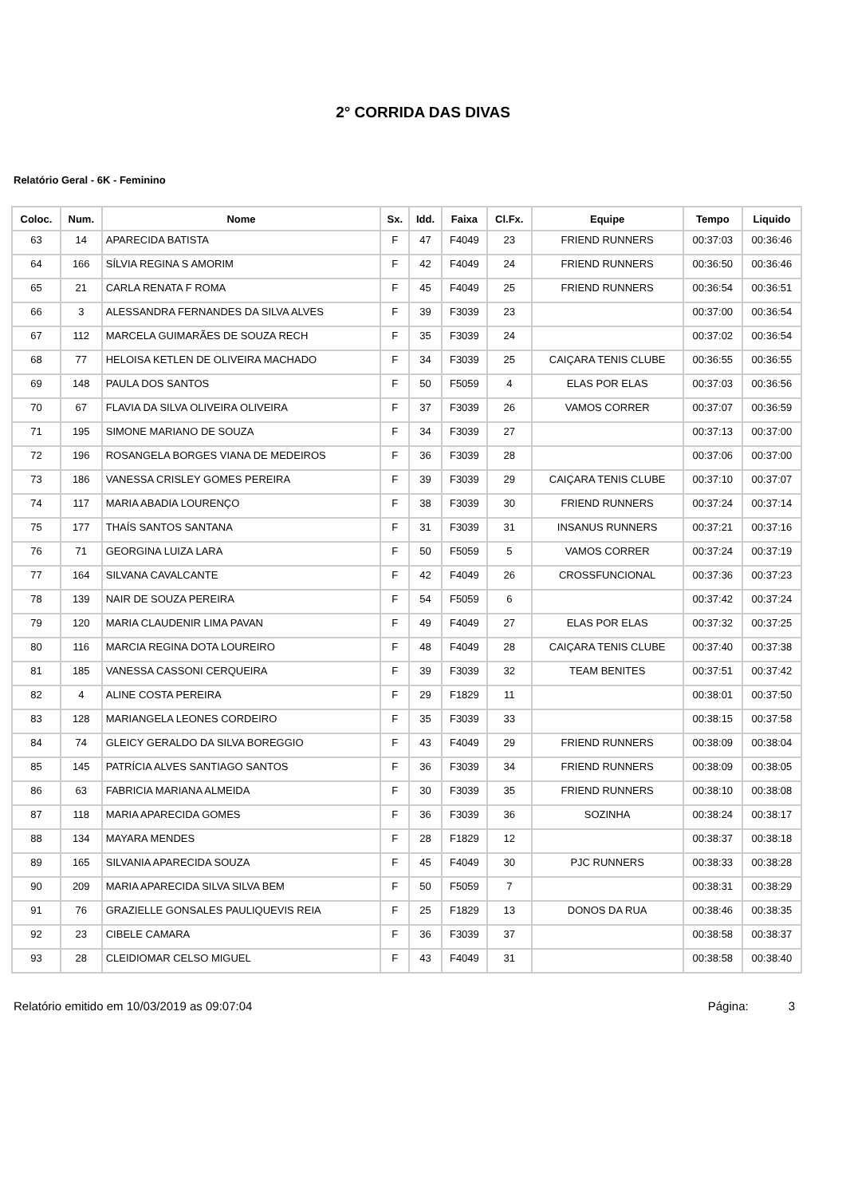2° CORRIDA DAS DIVAS
Relatório Geral - 6K - Feminino
| Coloc. | Num. | Nome | Sx. | Idd. | Faixa | Cl.Fx. | Equipe | Tempo | Liquido |
| --- | --- | --- | --- | --- | --- | --- | --- | --- | --- |
| 63 | 14 | APARECIDA BATISTA | F | 47 | F4049 | 23 | FRIEND RUNNERS | 00:37:03 | 00:36:46 |
| 64 | 166 | SÍLVIA REGINA S AMORIM | F | 42 | F4049 | 24 | FRIEND RUNNERS | 00:36:50 | 00:36:46 |
| 65 | 21 | CARLA RENATA F ROMA | F | 45 | F4049 | 25 | FRIEND RUNNERS | 00:36:54 | 00:36:51 |
| 66 | 3 | ALESSANDRA FERNANDES DA SILVA ALVES | F | 39 | F3039 | 23 | | 00:37:00 | 00:36:54 |
| 67 | 112 | MARCELA GUIMARÃES DE SOUZA RECH | F | 35 | F3039 | 24 | | 00:37:02 | 00:36:54 |
| 68 | 77 | HELOISA KETLEN DE OLIVEIRA MACHADO | F | 34 | F3039 | 25 | CAIÇARA TENIS CLUBE | 00:36:55 | 00:36:55 |
| 69 | 148 | PAULA DOS SANTOS | F | 50 | F5059 | 4 | ELAS POR ELAS | 00:37:03 | 00:36:56 |
| 70 | 67 | FLAVIA DA SILVA OLIVEIRA OLIVEIRA | F | 37 | F3039 | 26 | VAMOS CORRER | 00:37:07 | 00:36:59 |
| 71 | 195 | SIMONE MARIANO DE SOUZA | F | 34 | F3039 | 27 | | 00:37:13 | 00:37:00 |
| 72 | 196 | ROSANGELA BORGES VIANA DE MEDEIROS | F | 36 | F3039 | 28 | | 00:37:06 | 00:37:00 |
| 73 | 186 | VANESSA CRISLEY GOMES PEREIRA | F | 39 | F3039 | 29 | CAIÇARA TENIS CLUBE | 00:37:10 | 00:37:07 |
| 74 | 117 | MARIA ABADIA LOURENÇO | F | 38 | F3039 | 30 | FRIEND RUNNERS | 00:37:24 | 00:37:14 |
| 75 | 177 | THAÍS SANTOS SANTANA | F | 31 | F3039 | 31 | INSANUS RUNNERS | 00:37:21 | 00:37:16 |
| 76 | 71 | GEORGINA LUIZA LARA | F | 50 | F5059 | 5 | VAMOS CORRER | 00:37:24 | 00:37:19 |
| 77 | 164 | SILVANA CAVALCANTE | F | 42 | F4049 | 26 | CROSSFUNCIONAL | 00:37:36 | 00:37:23 |
| 78 | 139 | NAIR DE SOUZA PEREIRA | F | 54 | F5059 | 6 | | 00:37:42 | 00:37:24 |
| 79 | 120 | MARIA CLAUDENIR LIMA PAVAN | F | 49 | F4049 | 27 | ELAS POR ELAS | 00:37:32 | 00:37:25 |
| 80 | 116 | MARCIA REGINA DOTA LOUREIRO | F | 48 | F4049 | 28 | CAIÇARA TENIS CLUBE | 00:37:40 | 00:37:38 |
| 81 | 185 | VANESSA CASSONI CERQUEIRA | F | 39 | F3039 | 32 | TEAM BENITES | 00:37:51 | 00:37:42 |
| 82 | 4 | ALINE COSTA PEREIRA | F | 29 | F1829 | 11 | | 00:38:01 | 00:37:50 |
| 83 | 128 | MARIANGELA LEONES CORDEIRO | F | 35 | F3039 | 33 | | 00:38:15 | 00:37:58 |
| 84 | 74 | GLEICY GERALDO DA SILVA BOREGGIO | F | 43 | F4049 | 29 | FRIEND RUNNERS | 00:38:09 | 00:38:04 |
| 85 | 145 | PATRÍCIA ALVES SANTIAGO SANTOS | F | 36 | F3039 | 34 | FRIEND RUNNERS | 00:38:09 | 00:38:05 |
| 86 | 63 | FABRICIA MARIANA ALMEIDA | F | 30 | F3039 | 35 | FRIEND RUNNERS | 00:38:10 | 00:38:08 |
| 87 | 118 | MARIA APARECIDA GOMES | F | 36 | F3039 | 36 | SOZINHA | 00:38:24 | 00:38:17 |
| 88 | 134 | MAYARA MENDES | F | 28 | F1829 | 12 | | 00:38:37 | 00:38:18 |
| 89 | 165 | SILVANIA APARECIDA SOUZA | F | 45 | F4049 | 30 | PJC RUNNERS | 00:38:33 | 00:38:28 |
| 90 | 209 | MARIA APARECIDA SILVA SILVA BEM | F | 50 | F5059 | 7 | | 00:38:31 | 00:38:29 |
| 91 | 76 | GRAZIELLE GONSALES PAULIQUEVIS REIA | F | 25 | F1829 | 13 | DONOS DA RUA | 00:38:46 | 00:38:35 |
| 92 | 23 | CIBELE CAMARA | F | 36 | F3039 | 37 | | 00:38:58 | 00:38:37 |
| 93 | 28 | CLEIDIOMAR CELSO MIGUEL | F | 43 | F4049 | 31 | | 00:38:58 | 00:38:40 |
Relatório emitido em 10/03/2019 as 09:07:04 Página: 3